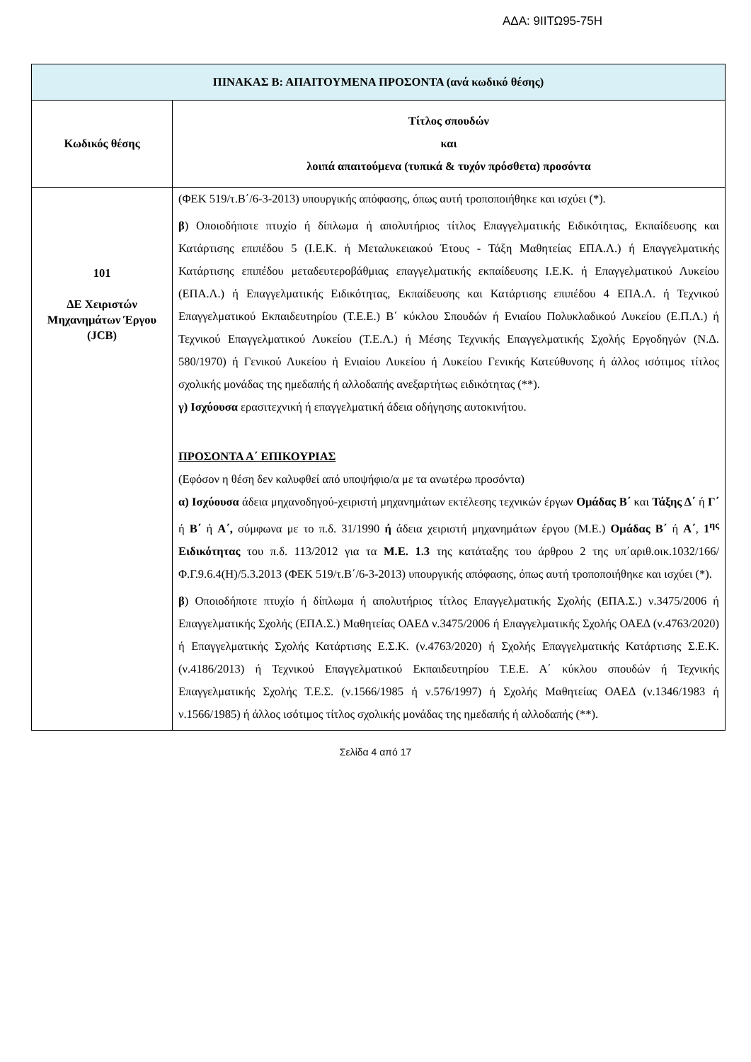ΑΔΑ: 9ΙΙΤΩ95-75Η
| ΠΙΝΑΚΑΣ Β: ΑΠΑΙΤΟΥΜΕΝΑ ΠΡΟΣΟΝΤΑ (ανά κωδικό θέσης) | |
| Κωδικός θέσης | Τίτλος σπουδών και λοιπά απαιτούμενα (τυπικά & τυχόν πρόσθετα) προσόντα |
| 101 ΔΕ Χειριστών Μηχανημάτων Έργου (JCB) | (ΦΕΚ 519/τ.Β΄/6-3-2013) υπουργικής απόφασης, όπως αυτή τροποποιήθηκε και ισχύει (*). β ) Οποιοδήποτε πτυχίο ή δίπλωμα ή απολυτήριος τίτλος Επαγγελματικής Ειδικότητας, Εκπαίδευσης και Κατάρτισης επιπέδου 5 (Ι.Ε.Κ. ή Μεταλυκειακού Έτους - Τάξη Μαθητείας ΕΠΑ.Λ.) ή Επαγγελματικής Κατάρτισης επιπέδου μεταδευτεροβάθμιας επαγγελματικής εκπαίδευσης Ι.Ε.Κ. ή Επαγγελματικού Λυκείου (ΕΠΑ.Λ.) ή Επαγγελματικής Ειδικότητας, Εκπαίδευσης και Κατάρτισης επιπέδου 4 ΕΠΑ.Λ. ή Τεχνικού Επαγγελματικού Εκπαιδευτηρίου (Τ.Ε.Ε.) Β΄ κύκλου Σπουδών ή Ενιαίου Πολυκλαδικού Λυκείου (Ε.Π.Λ.) ή Τεχνικού Επαγγελματικού Λυκείου (Τ.Ε.Λ.) ή Μέσης Τεχνικής Επαγγελματικής Σχολής Εργοδηγών (Ν.Δ. 580/1970) ή Γενικού Λυκείου ή Ενιαίου Λυκείου ή Λυκείου Γενικής Κατεύθυνσης ή άλλος ισότιμος τίτλος σχολικής μονάδας της ημεδαπής ή αλλοδαπής ανεξαρτήτως ειδικότητας (**). γ) Ισχύουσα ερασιτεχνική ή επαγγελματική άδεια οδήγησης αυτοκινήτου. ΠΡΟΣΟΝΤΑ Α΄ ΕΠΙΚΟΥΡΙΑΣ (Εφόσον η θέση δεν καλυφθεί από υποψήφιο/α με τα ανωτέρω προσόντα) α) Ισχύουσα άδεια μηχανοδηγού-χειριστή μηχανημάτων εκτέλεσης τεχνικών έργων Ομάδας Β΄ και Τάξης Δ΄ ή Γ΄ ή Β΄ ή Α΄, σύμφωνα με το π.δ. 31/1990 ή άδεια χειριστή μηχανημάτων έργου (Μ.Ε.) Ομάδας Β΄ ή Α΄ , 1<sup>ης</sup> Ειδικότητας του π.δ. 113/2012 για τα Μ.Ε. 1.3 της κατάταξης του άρθρου 2 της υπ΄αριθ.οικ.1032/166/Φ.Γ.9.6.4(Η)/5.3.2013 (ΦΕΚ 519/τ.Β΄/6-3-2013) υπουργικής απόφασης, όπως αυτή τροποποιήθηκε και ισχύει (*). β ) Οποιοδήποτε πτυχίο ή δίπλωμα ή απολυτήριος τίτλος Επαγγελματικής Σχολής (ΕΠΑ.Σ.) ν.3475/2006 ή Επαγγελματικής Σχολής (ΕΠΑ.Σ.) Μαθητείας ΟΑΕΔ ν.3475/2006 ή Επαγγελματικής Σχολής ΟΑΕΔ (ν.4763/2020) ή Επαγγελματικής Σχολής Κατάρτισης Ε.Σ.Κ. (ν.4763/2020) ή Σχολής Επαγγελματικής Κατάρτισης Σ.Ε.Κ. (ν.4186/2013) ή Τεχνικού Επαγγελματικού Εκπαιδευτηρίου Τ.Ε.Ε. Α΄ κύκλου σπουδών ή Τεχνικής Επαγγελματικής Σχολής Τ.Ε.Σ. (ν.1566/1985 ή ν.576/1997) ή Σχολής Μαθητείας ΟΑΕΔ (ν.1346/1983 ή ν.1566/1985) ή άλλος ισότιμος τίτλος σχολικής μονάδας της ημεδαπής ή αλλοδαπής (**). |
Σελίδα 4 από 17